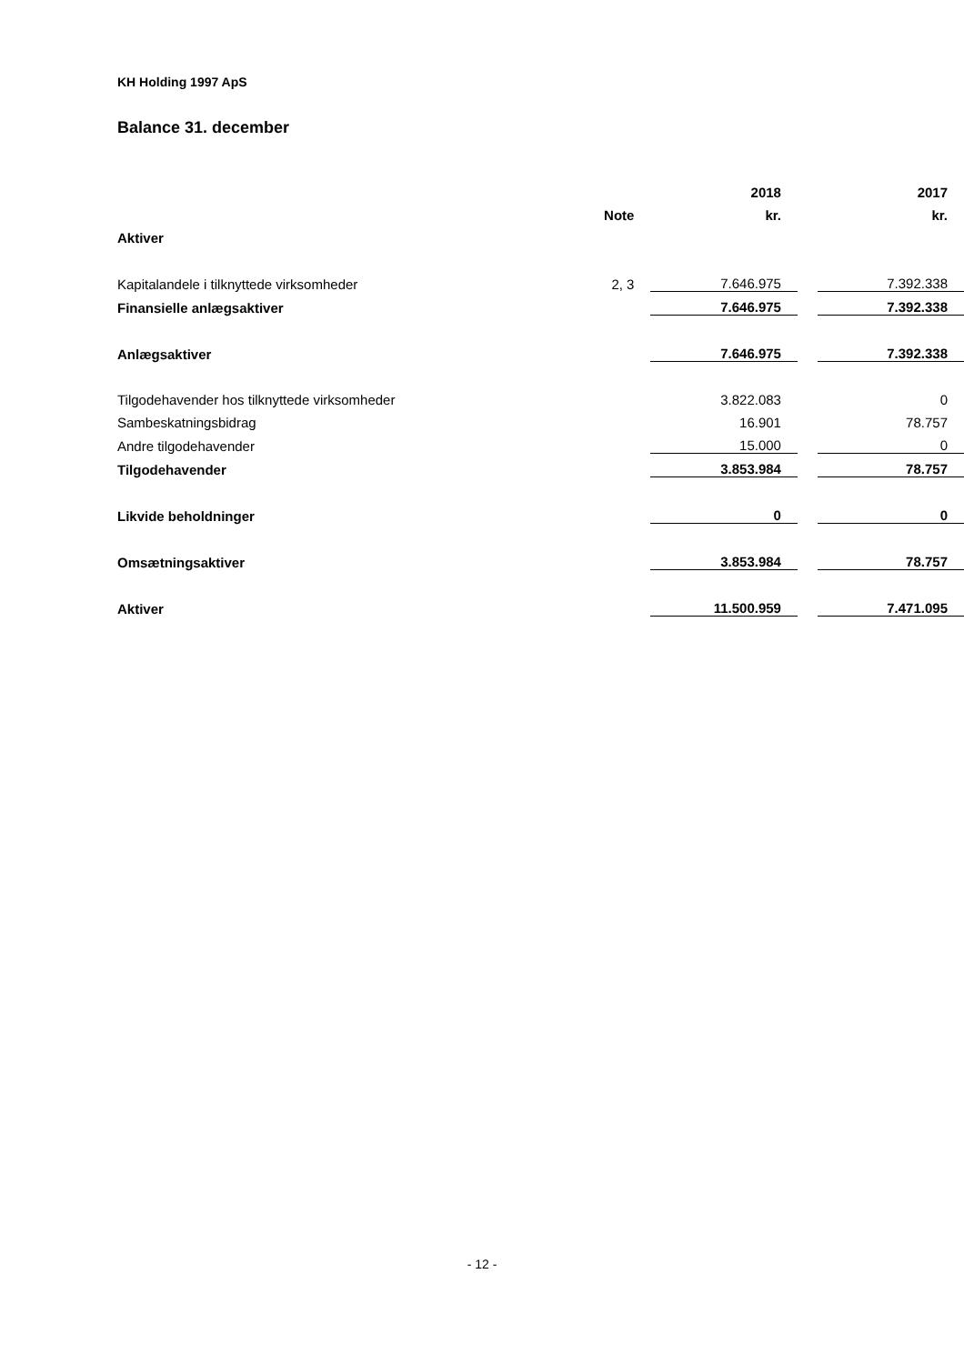KH Holding 1997 ApS
Balance 31. december
| | | 2018 | | 2017 |
| | Note | kr. | | kr. |
| Aktiver | | | | |
| Kapitalandele i tilknyttede virksomheder | 2, 3 | 7.646.975 | | 7.392.338 |
| Finansielle anlægsaktiver | | 7.646.975 | | 7.392.338 |
| Anlægsaktiver | | 7.646.975 | | 7.392.338 |
| Tilgodehavender hos tilknyttede virksomheder | | 3.822.083 | | 0 |
| Sambeskatningsbidrag | | 16.901 | | 78.757 |
| Andre tilgodehavender | | 15.000 | | 0 |
| Tilgodehavender | | 3.853.984 | | 78.757 |
| Likvide beholdninger | | 0 | | 0 |
| Omsætningsaktiver | | 3.853.984 | | 78.757 |
| Aktiver | | 11.500.959 | | 7.471.095 |
- 12 -